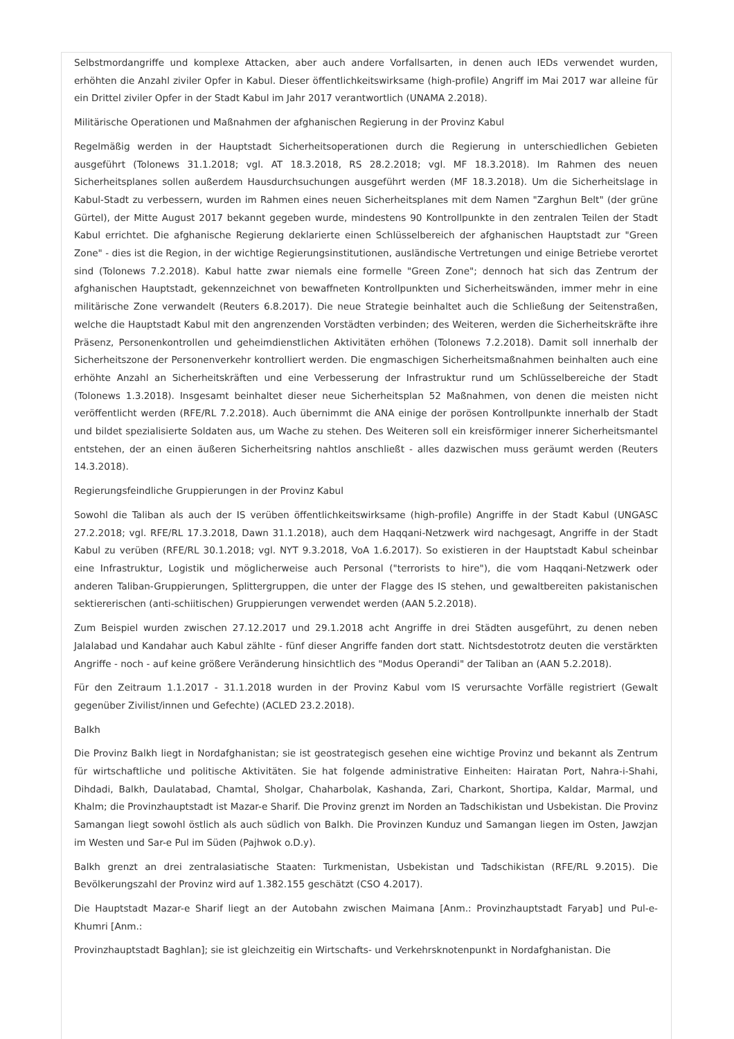Selbstmordangriffe und komplexe Attacken, aber auch andere Vorfallsarten, in denen auch IEDs verwendet wurden, erhöhten die Anzahl ziviler Opfer in Kabul. Dieser öffentlichkeitswirksame (high-profile) Angriff im Mai 2017 war alleine für ein Drittel ziviler Opfer in der Stadt Kabul im Jahr 2017 verantwortlich (UNAMA 2.2018).
Militärische Operationen und Maßnahmen der afghanischen Regierung in der Provinz Kabul
Regelmäßig werden in der Hauptstadt Sicherheitsoperationen durch die Regierung in unterschiedlichen Gebieten ausgeführt (Tolonews 31.1.2018; vgl. AT 18.3.2018, RS 28.2.2018; vgl. MF 18.3.2018). Im Rahmen des neuen Sicherheitsplanes sollen außerdem Hausdurchsuchungen ausgeführt werden (MF 18.3.2018). Um die Sicherheitslage in Kabul-Stadt zu verbessern, wurden im Rahmen eines neuen Sicherheitsplanes mit dem Namen "Zarghun Belt" (der grüne Gürtel), der Mitte August 2017 bekannt gegeben wurde, mindestens 90 Kontrollpunkte in den zentralen Teilen der Stadt Kabul errichtet. Die afghanische Regierung deklarierte einen Schlüsselbereich der afghanischen Hauptstadt zur "Green Zone" - dies ist die Region, in der wichtige Regierungsinstitutionen, ausländische Vertretungen und einige Betriebe verortet sind (Tolonews 7.2.2018). Kabul hatte zwar niemals eine formelle "Green Zone"; dennoch hat sich das Zentrum der afghanischen Hauptstadt, gekennzeichnet von bewaffneten Kontrollpunkten und Sicherheitswänden, immer mehr in eine militärische Zone verwandelt (Reuters 6.8.2017). Die neue Strategie beinhaltet auch die Schließung der Seitenstraßen, welche die Hauptstadt Kabul mit den angrenzenden Vorstädten verbinden; des Weiteren, werden die Sicherheitskräfte ihre Präsenz, Personenkontrollen und geheimdienstlichen Aktivitäten erhöhen (Tolonews 7.2.2018). Damit soll innerhalb der Sicherheitszone der Personenverkehr kontrolliert werden. Die engmaschigen Sicherheitsmaßnahmen beinhalten auch eine erhöhte Anzahl an Sicherheitskräften und eine Verbesserung der Infrastruktur rund um Schlüsselbereiche der Stadt (Tolonews 1.3.2018). Insgesamt beinhaltet dieser neue Sicherheitsplan 52 Maßnahmen, von denen die meisten nicht veröffentlicht werden (RFE/RL 7.2.2018). Auch übernimmt die ANA einige der porösen Kontrollpunkte innerhalb der Stadt und bildet spezialisierte Soldaten aus, um Wache zu stehen. Des Weiteren soll ein kreisförmiger innerer Sicherheitsmantel entstehen, der an einen äußeren Sicherheitsring nahtlos anschließt - alles dazwischen muss geräumt werden (Reuters 14.3.2018).
Regierungsfeindliche Gruppierungen in der Provinz Kabul
Sowohl die Taliban als auch der IS verüben öffentlichkeitswirksame (high-profile) Angriffe in der Stadt Kabul (UNGASC 27.2.2018; vgl. RFE/RL 17.3.2018, Dawn 31.1.2018), auch dem Haqqani-Netzwerk wird nachgesagt, Angriffe in der Stadt Kabul zu verüben (RFE/RL 30.1.2018; vgl. NYT 9.3.2018, VoA 1.6.2017). So existieren in der Hauptstadt Kabul scheinbar eine Infrastruktur, Logistik und möglicherweise auch Personal ("terrorists to hire"), die vom Haqqani-Netzwerk oder anderen Taliban-Gruppierungen, Splittergruppen, die unter der Flagge des IS stehen, und gewaltbereiten pakistanischen sektiererischen (anti-schiitischen) Gruppierungen verwendet werden (AAN 5.2.2018).
Zum Beispiel wurden zwischen 27.12.2017 und 29.1.2018 acht Angriffe in drei Städten ausgeführt, zu denen neben Jalalabad und Kandahar auch Kabul zählte - fünf dieser Angriffe fanden dort statt. Nichtsdestotrotz deuten die verstärkten Angriffe - noch - auf keine größere Veränderung hinsichtlich des "Modus Operandi" der Taliban an (AAN 5.2.2018).
Für den Zeitraum 1.1.2017 - 31.1.2018 wurden in der Provinz Kabul vom IS verursachte Vorfälle registriert (Gewalt gegenüber Zivilist/innen und Gefechte) (ACLED 23.2.2018).
Balkh
Die Provinz Balkh liegt in Nordafghanistan; sie ist geostrategisch gesehen eine wichtige Provinz und bekannt als Zentrum für wirtschaftliche und politische Aktivitäten. Sie hat folgende administrative Einheiten: Hairatan Port, Nahra-i-Shahi, Dihdadi, Balkh, Daulatabad, Chamtal, Sholgar, Chaharbolak, Kashanda, Zari, Charkont, Shortipa, Kaldar, Marmal, und Khalm; die Provinzhauptstadt ist Mazar-e Sharif. Die Provinz grenzt im Norden an Tadschikistan und Usbekistan. Die Provinz Samangan liegt sowohl östlich als auch südlich von Balkh. Die Provinzen Kunduz und Samangan liegen im Osten, Jawzjan im Westen und Sar-e Pul im Süden (Pajhwok o.D.y).
Balkh grenzt an drei zentralasiatische Staaten: Turkmenistan, Usbekistan und Tadschikistan (RFE/RL 9.2015). Die Bevölkerungszahl der Provinz wird auf 1.382.155 geschätzt (CSO 4.2017).
Die Hauptstadt Mazar-e Sharif liegt an der Autobahn zwischen Maimana [Anm.: Provinzhauptstadt Faryab] und Pul-e-Khumri [Anm.:
Provinzhauptstadt Baghlan]; sie ist gleichzeitig ein Wirtschafts- und Verkehrsknotenpunkt in Nordafghanistan. Die